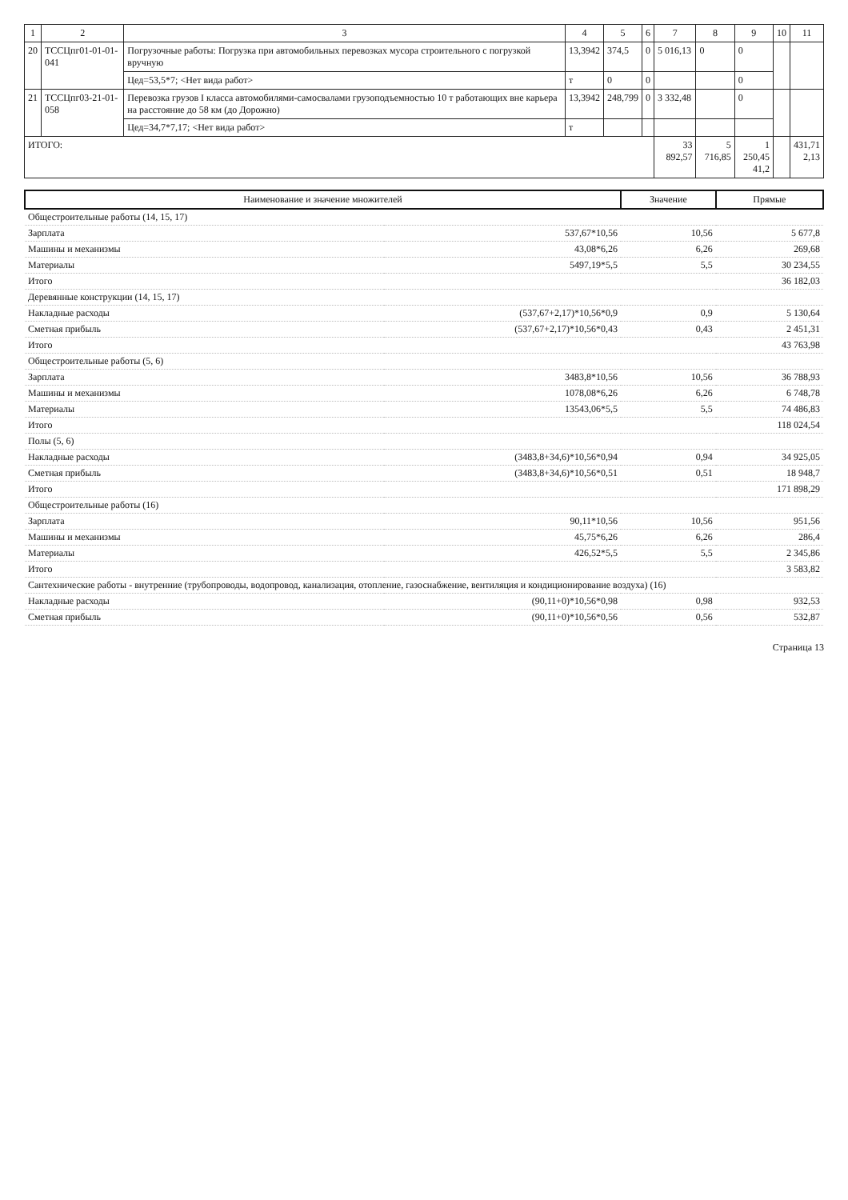| 1 | 2 | 3 | 4 | 5 | 6 | 7 | 8 | 9 | 10 | 11 |
| --- | --- | --- | --- | --- | --- | --- | --- | --- | --- | --- |
| 20 | ТССЦпг01-01-01-041 | Погрузочные работы: Погрузка при автомобильных перевозках мусора строительного с погрузкой вручную | 13,3942 | 374,5 | 0 | 5 016,13 | 0 | 0 | | |
| | | Цед=53,5*7; <Нет вида работ> | т | 0 | 0 | | | 0 | | |
| 21 | ТССЦпг03-21-01-058 | Перевозка грузов I класса автомобилями-самосвалами грузоподъемностью 10 т работающих вне карьера на расстояние до 58 км (до Дорожно) | 13,3942 | 248,799 | 0 | 3 332,48 | | 0 | | |
| | | Цед=34,7*7,17; <Нет вида работ> | т | | | | | | | |
| ИТОГО: | | | | | | 33 892,57 | 5 716,85 | 1 250,45 41,2 | | 431,71 2,13 |
| Наименование и значение множителей | | Значение | Прямые |
| --- | --- | --- | --- |
| Общестроительные работы (14, 15, 17) | | | |
| Зарплата | 537,67*10,56 | 10,56 | 5 677,8 |
| Машины и механизмы | 43,08*6,26 | 6,26 | 269,68 |
| Материалы | 5497,19*5,5 | 5,5 | 30 234,55 |
| Итого | | | 36 182,03 |
| Деревянные конструкции (14, 15, 17) | | | |
| Накладные расходы | (537,67+2,17)*10,56*0,9 | 0,9 | 5 130,64 |
| Сметная прибыль | (537,67+2,17)*10,56*0,43 | 0,43 | 2 451,31 |
| Итого | | | 43 763,98 |
| Общестроительные работы (5, 6) | | | |
| Зарплата | 3483,8*10,56 | 10,56 | 36 788,93 |
| Машины и механизмы | 1078,08*6,26 | 6,26 | 6 748,78 |
| Материалы | 13543,06*5,5 | 5,5 | 74 486,83 |
| Итого | | | 118 024,54 |
| Полы (5, 6) | | | |
| Накладные расходы | (3483,8+34,6)*10,56*0,94 | 0,94 | 34 925,05 |
| Сметная прибыль | (3483,8+34,6)*10,56*0,51 | 0,51 | 18 948,7 |
| Итого | | | 171 898,29 |
| Общестроительные работы (16) | | | |
| Зарплата | 90,11*10,56 | 10,56 | 951,56 |
| Машины и механизмы | 45,75*6,26 | 6,26 | 286,4 |
| Материалы | 426,52*5,5 | 5,5 | 2 345,86 |
| Итого | | | 3 583,82 |
| Сантехнические работы - внутренние (трубопроводы, водопровод, канализация, отопление, газоснабжение, вентиляция и кондиционирование воздуха) (16) | | | |
| Накладные расходы | (90,11+0)*10,56*0,98 | 0,98 | 932,53 |
| Сметная прибыль | (90,11+0)*10,56*0,56 | 0,56 | 532,87 |
Страница 13